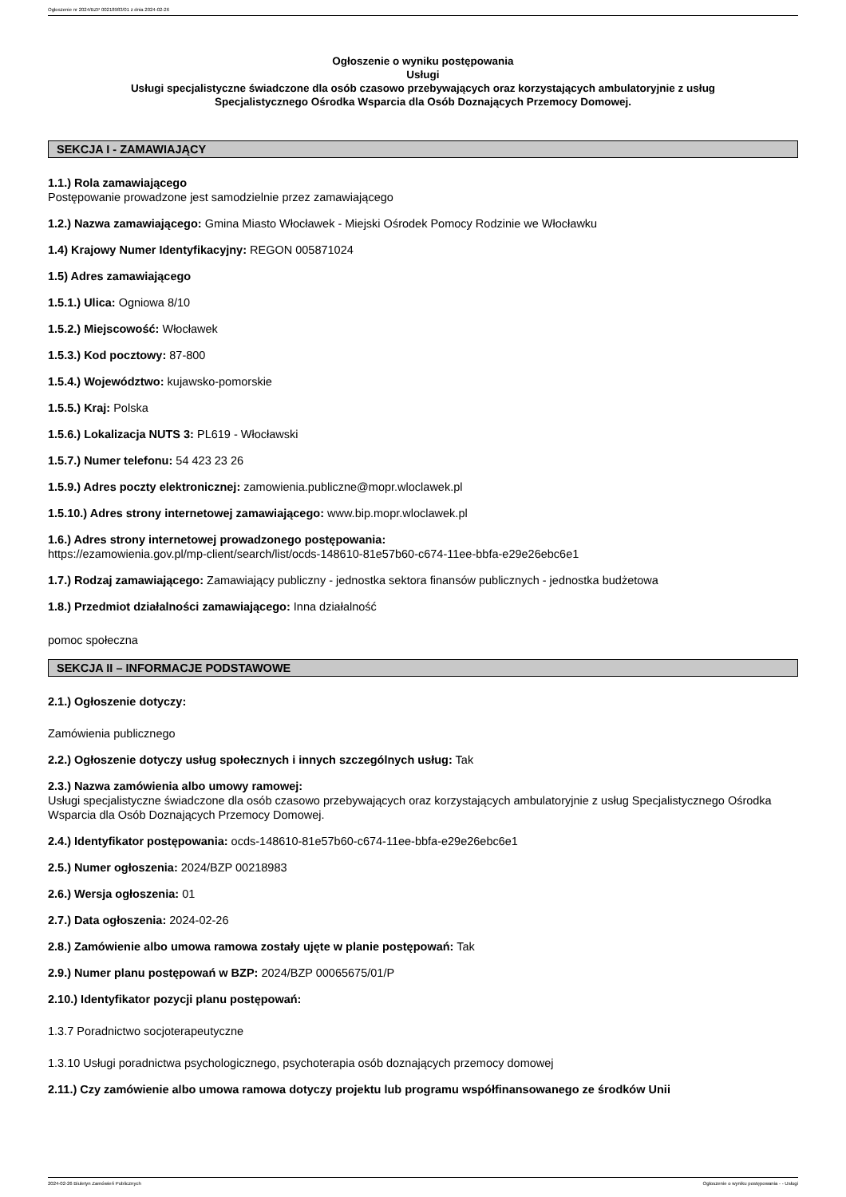Ogłoszenie nr 2024/BZP 00218983/01 z dnia 2024-02-26
Ogłoszenie o wyniku postępowania
Usługi
Usługi specjalistyczne świadczone dla osób czasowo przebywających oraz korzystających ambulatoryjnie z usług
Specjalistycznego Ośrodka Wsparcia dla Osób Doznających Przemocy Domowej.
SEKCJA I - ZAMAWIAJĄCY
1.1.) Rola zamawiającego
Postępowanie prowadzone jest samodzielnie przez zamawiającego
1.2.) Nazwa zamawiającego: Gmina Miasto Włocławek - Miejski Ośrodek Pomocy Rodzinie we Włocławku
1.4) Krajowy Numer Identyfikacyjny: REGON 005871024
1.5) Adres zamawiającego
1.5.1.) Ulica: Ogniowa 8/10
1.5.2.) Miejscowość: Włocławek
1.5.3.) Kod pocztowy: 87-800
1.5.4.) Województwo: kujawsko-pomorskie
1.5.5.) Kraj: Polska
1.5.6.) Lokalizacja NUTS 3: PL619 - Włocławski
1.5.7.) Numer telefonu: 54 423 23 26
1.5.9.) Adres poczty elektronicznej: zamowienia.publiczne@mopr.wloclawek.pl
1.5.10.) Adres strony internetowej zamawiającego: www.bip.mopr.wloclawek.pl
1.6.) Adres strony internetowej prowadzonego postępowania:
https://ezamowienia.gov.pl/mp-client/search/list/ocds-148610-81e57b60-c674-11ee-bbfa-e29e26ebc6e1
1.7.) Rodzaj zamawiającego: Zamawiający publiczny - jednostka sektora finansów publicznych - jednostka budżetowa
1.8.) Przedmiot działalności zamawiającego: Inna działalność
pomoc społeczna
SEKCJA II – INFORMACJE PODSTAWOWE
2.1.) Ogłoszenie dotyczy:
Zamówienia publicznego
2.2.) Ogłoszenie dotyczy usług społecznych i innych szczególnych usług: Tak
2.3.) Nazwa zamówienia albo umowy ramowej:
Usługi specjalistyczne świadczone dla osób czasowo przebywających oraz korzystających ambulatoryjnie z usług Specjalistycznego Ośrodka Wsparcia dla Osób Doznających Przemocy Domowej.
2.4.) Identyfikator postępowania: ocds-148610-81e57b60-c674-11ee-bbfa-e29e26ebc6e1
2.5.) Numer ogłoszenia: 2024/BZP 00218983
2.6.) Wersja ogłoszenia: 01
2.7.) Data ogłoszenia: 2024-02-26
2.8.) Zamówienie albo umowa ramowa zostały ujęte w planie postępowań: Tak
2.9.) Numer planu postępowań w BZP: 2024/BZP 00065675/01/P
2.10.) Identyfikator pozycji planu postępowań:
1.3.7 Poradnictwo socjoterapeutyczne
1.3.10 Usługi poradnictwa psychologicznego, psychoterapia osób doznających przemocy domowej
2.11.) Czy zamówienie albo umowa ramowa dotyczy projektu lub programu współfinansowanego ze środków Unii
2024-02-26 Biuletyn Zamówień Publicznych Ogłoszenie o wyniku postępowania - - Usługi